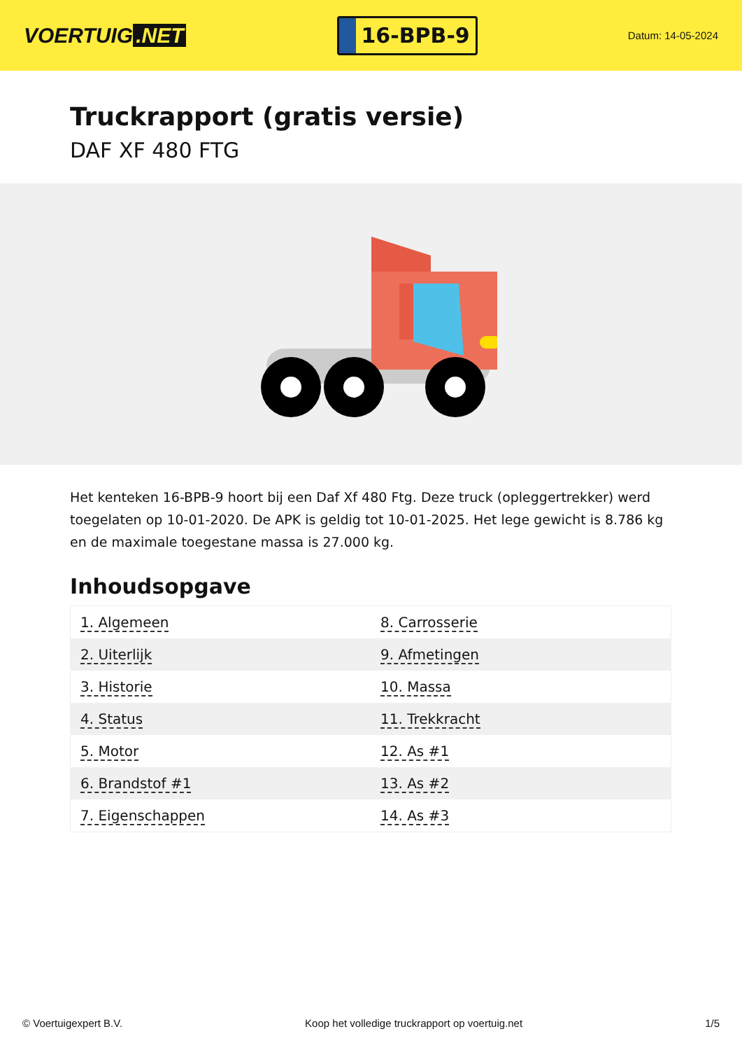VOERTUIG.NET
16-BPB-9
Datum: 14-05-2024
Truckrapport (gratis versie)
DAF XF 480 FTG
Het kenteken 16-BPB-9 hoort bij een Daf Xf 480 Ftg. Deze truck (opleggertrekker) werd toegelaten op 10-01-2020. De APK is geldig tot 10-01-2025. Het lege gewicht is 8.786 kg en de maximale toegestane massa is 27.000 kg.
Inhoudsopgave
| 1. Algemeen | 8. Carrosserie |
| 2. Uiterlijk | 9. Afmetingen |
| 3. Historie | 10. Massa |
| 4. Status | 11. Trekkracht |
| 5. Motor | 12. As #1 |
| 6. Brandstof #1 | 13. As #2 |
| 7. Eigenschappen | 14. As #3 |
© Voertuigexpert B.V. Koop het volledige truckrapport op voertuig.net 1/5